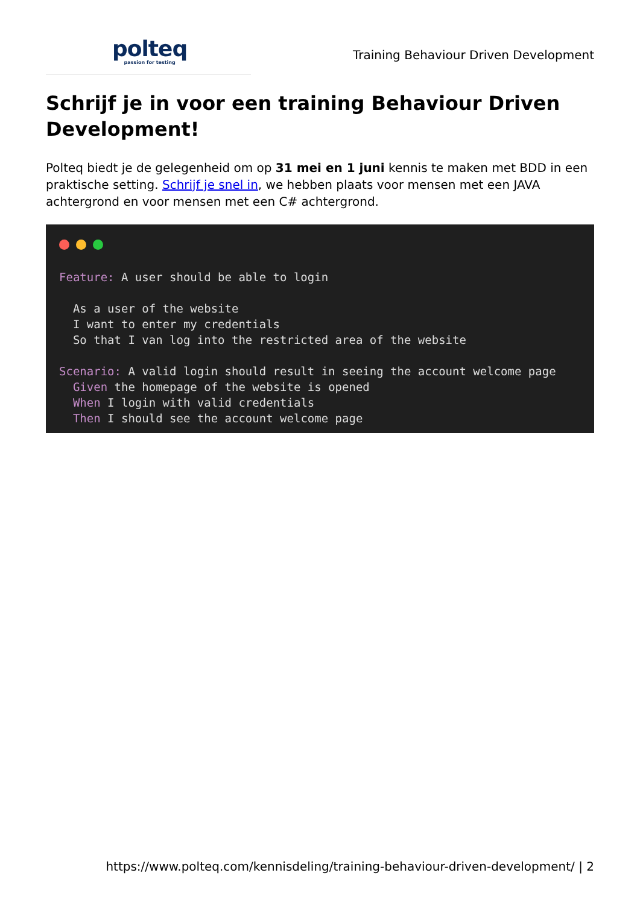polteq
passion for testing
Training Behaviour Driven Development
Schrijf je in voor een training Behaviour Driven Development!
Polteq biedt je de gelegenheid om op 31 mei en 1 juni kennis te maken met BDD in een praktische setting. Schrijf je snel in, we hebben plaats voor mensen met een JAVA achtergrond en voor mensen met een C# achtergrond.
Feature: A user should be able to login As a user of the website I want to enter my credentials So that I van log into the restricted area of the website Scenario: A valid login should result in seeing the account welcome page Given the homepage of the website is opened When I login with valid credentials Then I should see the account welcome page
https://www.polteq.com/kennisdeling/training-behaviour-driven-development/ | 2